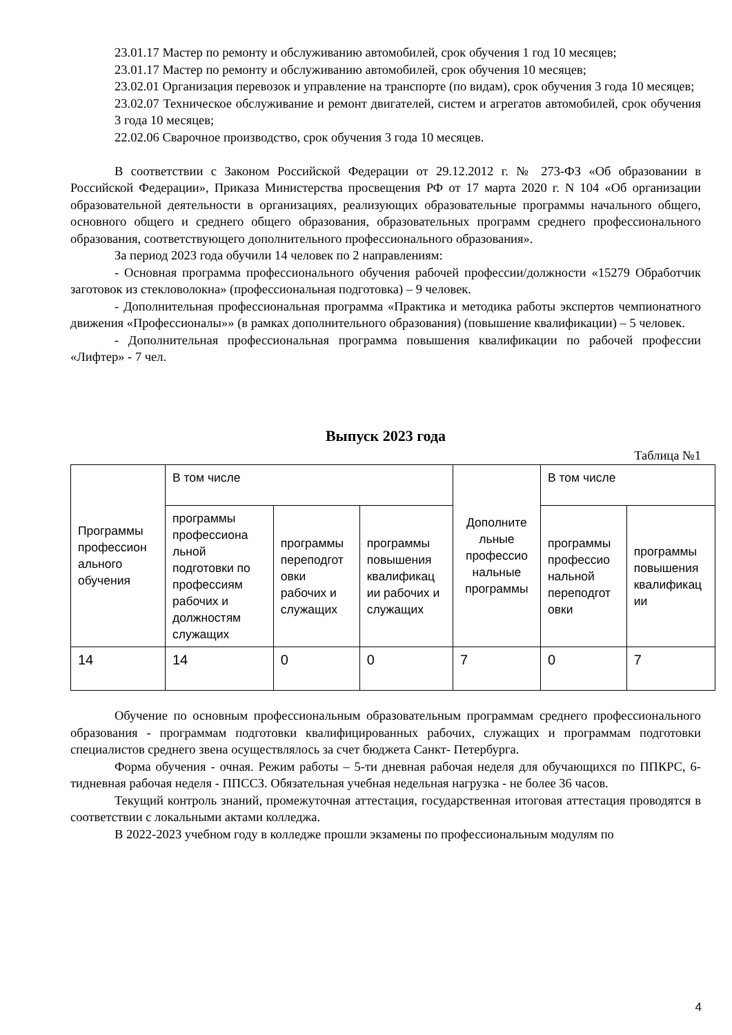23.01.17 Мастер по ремонту и обслуживанию автомобилей, срок обучения 1 год 10 месяцев;
23.01.17 Мастер по ремонту и обслуживанию автомобилей, срок обучения 10 месяцев;
23.02.01 Организация перевозок и управление на транспорте (по видам), срок обучения 3 года 10 месяцев;
23.02.07 Техническое обслуживание и ремонт двигателей, систем и агрегатов автомобилей, срок обучения 3 года 10 месяцев;
22.02.06 Сварочное производство, срок обучения 3 года 10 месяцев.
В соответствии с Законом Российской Федерации от 29.12.2012 г. № 273-ФЗ «Об образовании в Российской Федерации», Приказа Министерства просвещения РФ от 17 марта 2020 г. N 104 «Об организации образовательной деятельности в организациях, реализующих образовательные программы начального общего, основного общего и среднего общего образования, образовательных программ среднего профессионального образования, соответствующего дополнительного профессионального образования».
За период 2023 года обучили 14 человек по 2 направлениям:
- Основная программа профессионального обучения рабочей профессии/должности «15279 Обработчик заготовок из стекловолокна» (профессиональная подготовка) – 9 человек.
- Дополнительная профессиональная программа «Практика и методика работы экспертов чемпионатного движения «Профессионалы»» (в рамках дополнительного образования) (повышение квалификации) – 5 человек.
- Дополнительная профессиональная программа повышения квалификации по рабочей профессии «Лифтер» - 7 чел.
Выпуск 2023 года
Таблица №1
| Программы профессион ального обучения | В том числе | | | Дополните льные профессио нальные программы | В том числе | |
| | программы профессиона льной подготовки по профессиям рабочих и должностям служащих | программы переподгот овки рабочих и служащих | программы повышения квалификац ии рабочих и служащих | | программы профессио нальной переподгот овки | программы повышения квалификац ии |
| 14 | 14 | 0 | 0 | 7 | 0 | 7 |
Обучение по основным профессиональным образовательным программам среднего профессионального образования - программам подготовки квалифицированных рабочих, служащих и программам подготовки специалистов среднего звена осуществлялось за счет бюджета Санкт- Петербурга.
Форма обучения - очная. Режим работы – 5-ти дневная рабочая неделя для обучающихся по ППКРС, 6-тидневная рабочая неделя - ППССЗ. Обязательная учебная недельная нагрузка - не более 36 часов.
Текущий контроль знаний, промежуточная аттестация, государственная итоговая аттестация проводятся в соответствии с локальными актами колледжа.
В 2022-2023 учебном году в колледже прошли экзамены по профессиональным модулям по
4